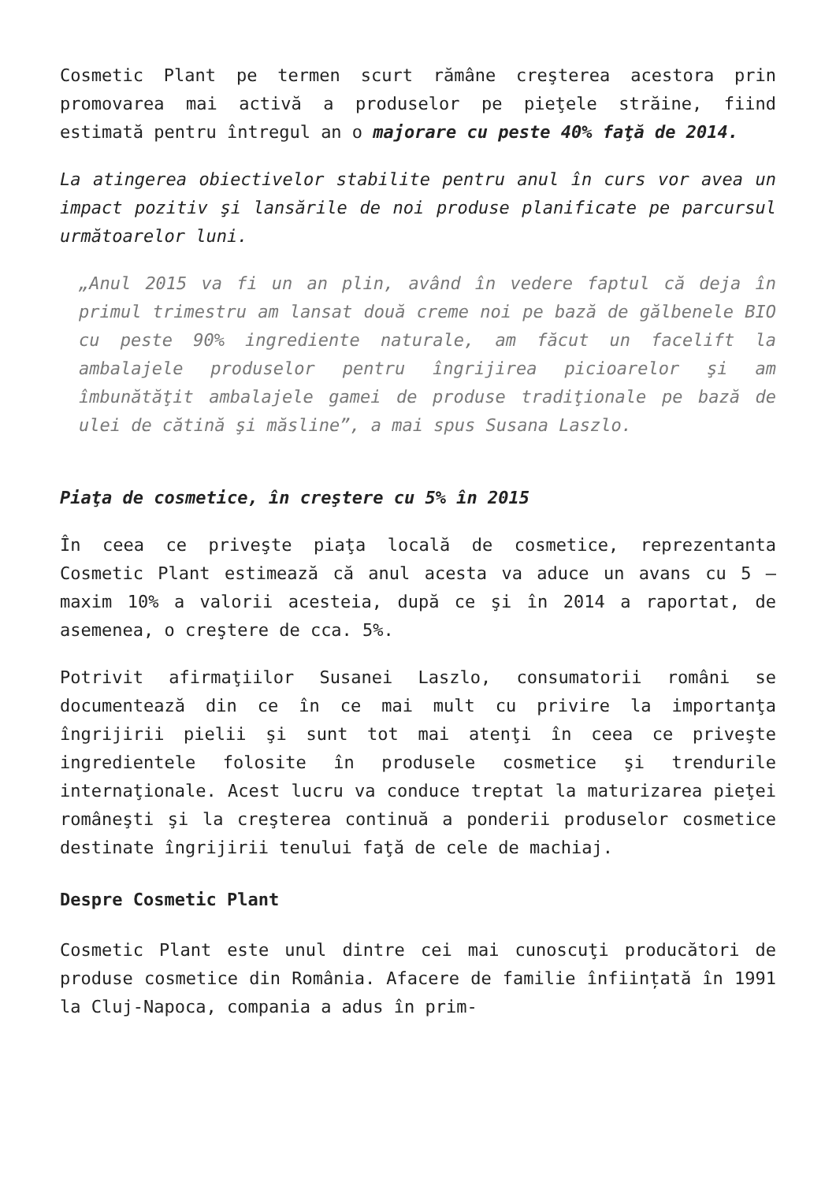Cosmetic Plant pe termen scurt rămâne creşterea acestora prin promovarea mai activă a produselor pe pieţele străine, fiind estimată pentru întregul an o majorare cu peste 40% faţă de 2014.
La atingerea obiectivelor stabilite pentru anul în curs vor avea un impact pozitiv şi lansările de noi produse planificate pe parcursul următoarelor luni.
„Anul 2015 va fi un an plin, având în vedere faptul că deja în primul trimestru am lansat două creme noi pe bază de gălbenele BIO cu peste 90% ingrediente naturale, am făcut un facelift la ambalajele produselor pentru îngrijirea picioarelor şi am îmbunătăţit ambalajele gamei de produse tradiţionale pe bază de ulei de cătină şi măsline”, a mai spus Susana Laszlo.
Piaţa de cosmetice, în creştere cu 5% în 2015
În ceea ce priveşte piaţa locală de cosmetice, reprezentanta Cosmetic Plant estimează că anul acesta va aduce un avans cu 5 – maxim 10% a valorii acesteia, după ce şi în 2014 a raportat, de asemenea, o creştere de cca. 5%.
Potrivit afirmaţiilor Susanei Laszlo, consumatorii români se documentează din ce în ce mai mult cu privire la importanţa îngrijirii pielii şi sunt tot mai atenţi în ceea ce priveşte ingredientele folosite în produsele cosmetice şi trendurile internaţionale. Acest lucru va conduce treptat la maturizarea pieţei româneşti şi la creşterea continuă a ponderii produselor cosmetice destinate îngrijirii tenului faţă de cele de machiaj.
Despre Cosmetic Plant
Cosmetic Plant este unul dintre cei mai cunoscuţi producători de produse cosmetice din România. Afacere de familie înființată în 1991 la Cluj-Napoca, compania a adus în prim-